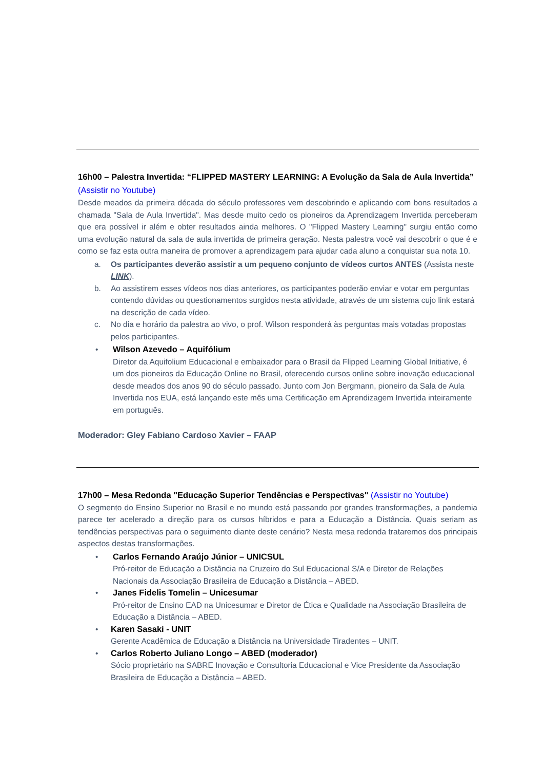16h00 – Palestra Invertida: “FLIPPED MASTERY LEARNING: A Evolução da Sala de Aula Invertida” (Assistir no Youtube)
Desde meados da primeira década do século professores vem descobrindo e aplicando com bons resultados a chamada "Sala de Aula Invertida". Mas desde muito cedo os pioneiros da Aprendizagem Invertida perceberam que era possível ir além e obter resultados ainda melhores. O "Flipped Mastery Learning" surgiu então como uma evolução natural da sala de aula invertida de primeira geração. Nesta palestra você vai descobrir o que é e como se faz esta outra maneira de promover a aprendizagem para ajudar cada aluno a conquistar sua nota 10.
a. Os participantes deverão assistir a um pequeno conjunto de vídeos curtos ANTES (Assista neste LINK).
b. Ao assistirem esses vídeos nos dias anteriores, os participantes poderão enviar e votar em perguntas contendo dúvidas ou questionamentos surgidos nesta atividade, através de um sistema cujo link estará na descrição de cada vídeo.
c. No dia e horário da palestra ao vivo, o prof. Wilson responderá às perguntas mais votadas propostas pelos participantes.
• Wilson Azevedo – Aquifólium
Diretor da Aquifolium Educacional e embaixador para o Brasil da Flipped Learning Global Initiative, é um dos pioneiros da Educação Online no Brasil, oferecendo cursos online sobre inovação educacional desde meados dos anos 90 do século passado. Junto com Jon Bergmann, pioneiro da Sala de Aula Invertida nos EUA, está lançando este mês uma Certificação em Aprendizagem Invertida inteiramente em português.
Moderador: Gley Fabiano Cardoso Xavier – FAAP
17h00 – Mesa Redonda "Educação Superior Tendências e Perspectivas" (Assistir no Youtube)
O segmento do Ensino Superior no Brasil e no mundo está passando por grandes transformações, a pandemia parece ter acelerado a direção para os cursos híbridos e para a Educação a Distância. Quais seriam as tendências perspectivas para o seguimento diante deste cenário? Nesta mesa redonda trataremos dos principais aspectos destas transformações.
• Carlos Fernando Araújo Júnior – UNICSUL
Pró-reitor de Educação a Distância na Cruzeiro do Sul Educacional S/A e Diretor de Relações Nacionais da Associação Brasileira de Educação a Distância – ABED.
• Janes Fidelis Tomelin – Unicesumar
Pró-reitor de Ensino EAD na Unicesumar e Diretor de Ética e Qualidade na Associação Brasileira de Educação a Distância – ABED.
• Karen Sasaki - UNIT
Gerente Acadêmica de Educação a Distância na Universidade Tiradentes – UNIT.
• Carlos Roberto Juliano Longo – ABED (moderador)
Sócio proprietário na SABRE Inovação e Consultoria Educacional e Vice Presidente da Associação Brasileira de Educação a Distância – ABED.